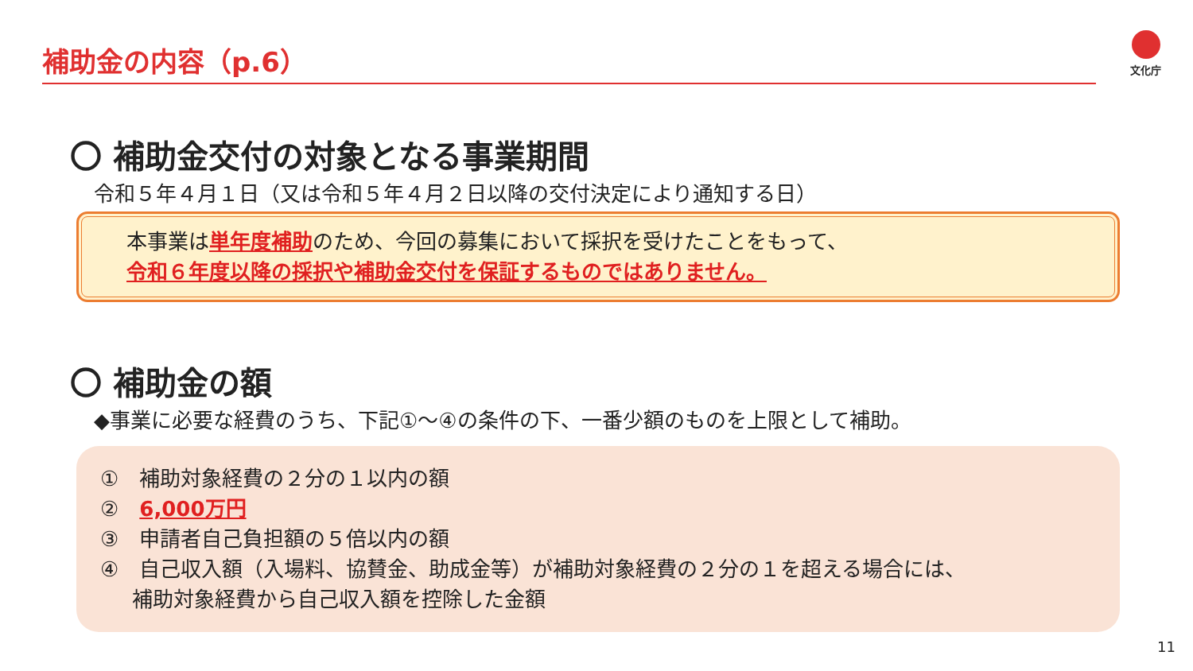補助金の内容（p.6） 文化庁
〇 補助金交付の対象となる事業期間
令和５年４月１日（又は令和５年４月２日以降の交付決定により通知する日）
本事業は単年度補助のため、今回の募集において採択を受けたことをもって、
令和６年度以降の採択や補助金交付を保証するものではありません。
〇 補助金の額
◆事業に必要な経費のうち、下記①～④の条件の下、一番少額のものを上限として補助。
①　補助対象経費の２分の１以内の額
②　6,000万円
③　申請者自己負担額の５倍以内の額
④　自己収入額（入場料、協賛金、助成金等）が補助対象経費の２分の１を超える場合には、
補助対象経費から自己収入額を控除した金額
11